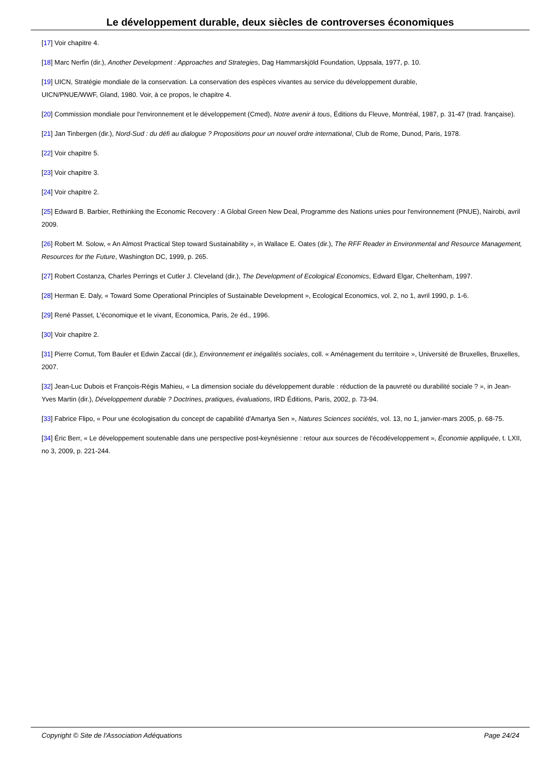Le développement durable, deux siècles de controverses économiques
[17] Voir chapitre 4.
[18] Marc Nerfin (dir.), Another Development : Approaches and Strategies, Dag Hammarskjöld Foundation, Uppsala, 1977, p. 10.
[19] UICN, Stratégie mondiale de la conservation. La conservation des espèces vivantes au service du développement durable,
UICN/PNUE/WWF, Gland, 1980. Voir, à ce propos, le chapitre 4.
[20] Commission mondiale pour l'environnement et le développement (Cmed), Notre avenir à tous, Éditions du Fleuve, Montréal, 1987, p. 31-47 (trad. française).
[21] Jan Tinbergen (dir.), Nord-Sud : du défi au dialogue ? Propositions pour un nouvel ordre international, Club de Rome, Dunod, Paris, 1978.
[22] Voir chapitre 5.
[23] Voir chapitre 3.
[24] Voir chapitre 2.
[25] Edward B. Barbier, Rethinking the Economic Recovery : A Global Green New Deal, Programme des Nations unies pour l'environnement (PNUE), Nairobi, avril 2009.
[26] Robert M. Solow, « An Almost Practical Step toward Sustainability », in Wallace E. Oates (dir.), The RFF Reader in Environmental and Resource Management, Resources for the Future, Washington DC, 1999, p. 265.
[27] Robert Costanza, Charles Perrings et Cutler J. Cleveland (dir.), The Development of Ecological Economics, Edward Elgar, Cheltenham, 1997.
[28] Herman E. Daly, « Toward Some Operational Principles of Sustainable Development », Ecological Economics, vol. 2, no 1, avril 1990, p. 1-6.
[29] René Passet, L'économique et le vivant, Economica, Paris, 2e éd., 1996.
[30] Voir chapitre 2.
[31] Pierre Cornut, Tom Bauler et Edwin Zaccaï (dir.), Environnement et inégalités sociales, coll. « Aménagement du territoire », Université de Bruxelles, Bruxelles, 2007.
[32] Jean-Luc Dubois et François-Régis Mahieu, « La dimension sociale du développement durable : réduction de la pauvreté ou durabilité sociale ? », in Jean-Yves Martin (dir.), Développement durable ? Doctrines, pratiques, évaluations, IRD Éditions, Paris, 2002, p. 73-94.
[33] Fabrice Flipo, « Pour une écologisation du concept de capabilité d'Amartya Sen », Natures Sciences sociétés, vol. 13, no 1, janvier-mars 2005, p. 68-75.
[34] Éric Berr, « Le développement soutenable dans une perspective post-keynésienne : retour aux sources de l'écodéveloppement », Économie appliquée, t. LXII, no 3, 2009, p. 221-244.
Copyright © Site de l'Association Adéquations Page 24/24